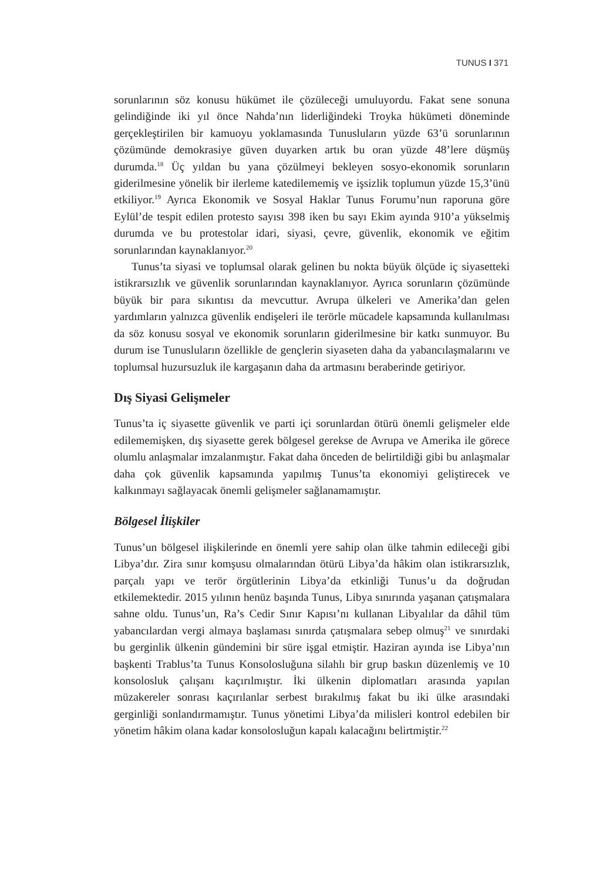TUNUS I 371
sorunlarının söz konusu hükümet ile çözüleceği umuluyordu. Fakat sene sonuna gelindiğinde iki yıl önce Nahda’nın liderliğindeki Troyka hükümeti döneminde gerçekleştirilen bir kamuoyu yoklamasında Tunusluların yüzde 63’ü sorunlarının çözümünde demokrasiye güven duyarken artık bu oran yüzde 48’lere düşmüş durumda.<sup>18</sup> Üç yıldan bu yana çözülmeyi bekleyen sosyo-ekonomik sorunların giderilmesine yönelik bir ilerleme katedilememiş ve işsizlik toplumun yüzde 15,3’ünü etkiliyor.<sup>19</sup> Ayrıca Ekonomik ve Sosyal Haklar Tunus Forumu’nun raporuna göre Eylül’de tespit edilen protesto sayısı 398 iken bu sayı Ekim ayında 910’a yükselmiş durumda ve bu protestolar idari, siyasi, çevre, güvenlik, ekonomik ve eğitim sorunlarından kaynaklanıyor.<sup>20</sup>
Tunus’ta siyasi ve toplumsal olarak gelinen bu nokta büyük ölçüde iç siyasetteki istikrarsızlık ve güvenlik sorunlarından kaynaklanıyor. Ayrıca sorunların çözümünde büyük bir para sıkıntısı da mevcuttur. Avrupa ülkeleri ve Amerika’dan gelen yardımların yalnızca güvenlik endişeleri ile terörle mücadele kapsamında kullanılması da söz konusu sosyal ve ekonomik sorunların giderilmesine bir katkı sunmuyor. Bu durum ise Tunusluların özellikle de gençlerin siyaseten daha da yabancılaşmalarını ve toplumsal huzursuzluk ile kargaşanın daha da artmasını beraberinde getiriyor.
Dış Siyasi Gelişmeler
Tunus’ta iç siyasette güvenlik ve parti içi sorunlardan ötürü önemli gelişmeler elde edilememişken, dış siyasette gerek bölgesel gerekse de Avrupa ve Amerika ile görece olumlu anlaşmalar imzalanmıştır. Fakat daha önceden de belirtildiği gibi bu anlaşmalar daha çok güvenlik kapsamında yapılmış Tunus’ta ekonomiyi geliştirecek ve kalkınmayı sağlayacak önemli gelişmeler sağlanamamıştır.
Bölgesel İlişkiler
Tunus’un bölgesel ilişkilerinde en önemli yere sahip olan ülke tahmin edileceği gibi Libya’dır. Zira sınır komşusu olmalarından ötürü Libya’da hâkim olan istikrarsızlık, parçalı yapı ve terör örgütlerinin Libya’da etkinliği Tunus’u da doğrudan etkilemektedir. 2015 yılının henüz başında Tunus, Libya sınırında yaşanan çatışmalara sahne oldu. Tunus’un, Ra’s Cedir Sınır Kapısı’nı kullanan Libyalılar da dâhil tüm yabancılardan vergi almaya başlaması sınırda çatışmalara sebep olmuş<sup>21</sup> ve sınırdaki bu gerginlik ülkenin gündemini bir süre işgal etmiştir. Haziran ayında ise Libya’nın başkenti Trablus’ta Tunus Konsolosluğuna silahlı bir grup baskın düzenlemiş ve 10 konsolosluk çalışanı kaçırılmıştır. İki ülkenin diplomatları arasında yapılan müzakereler sonrası kaçırılanlar serbest bırakılmış fakat bu iki ülke arasındaki gerginliği sonlandırmamıştır. Tunus yönetimi Libya’da milisleri kontrol edebilen bir yönetim hâkim olana kadar konsolosluğun kapalı kalacağını belirtmiştir.<sup>22</sup>